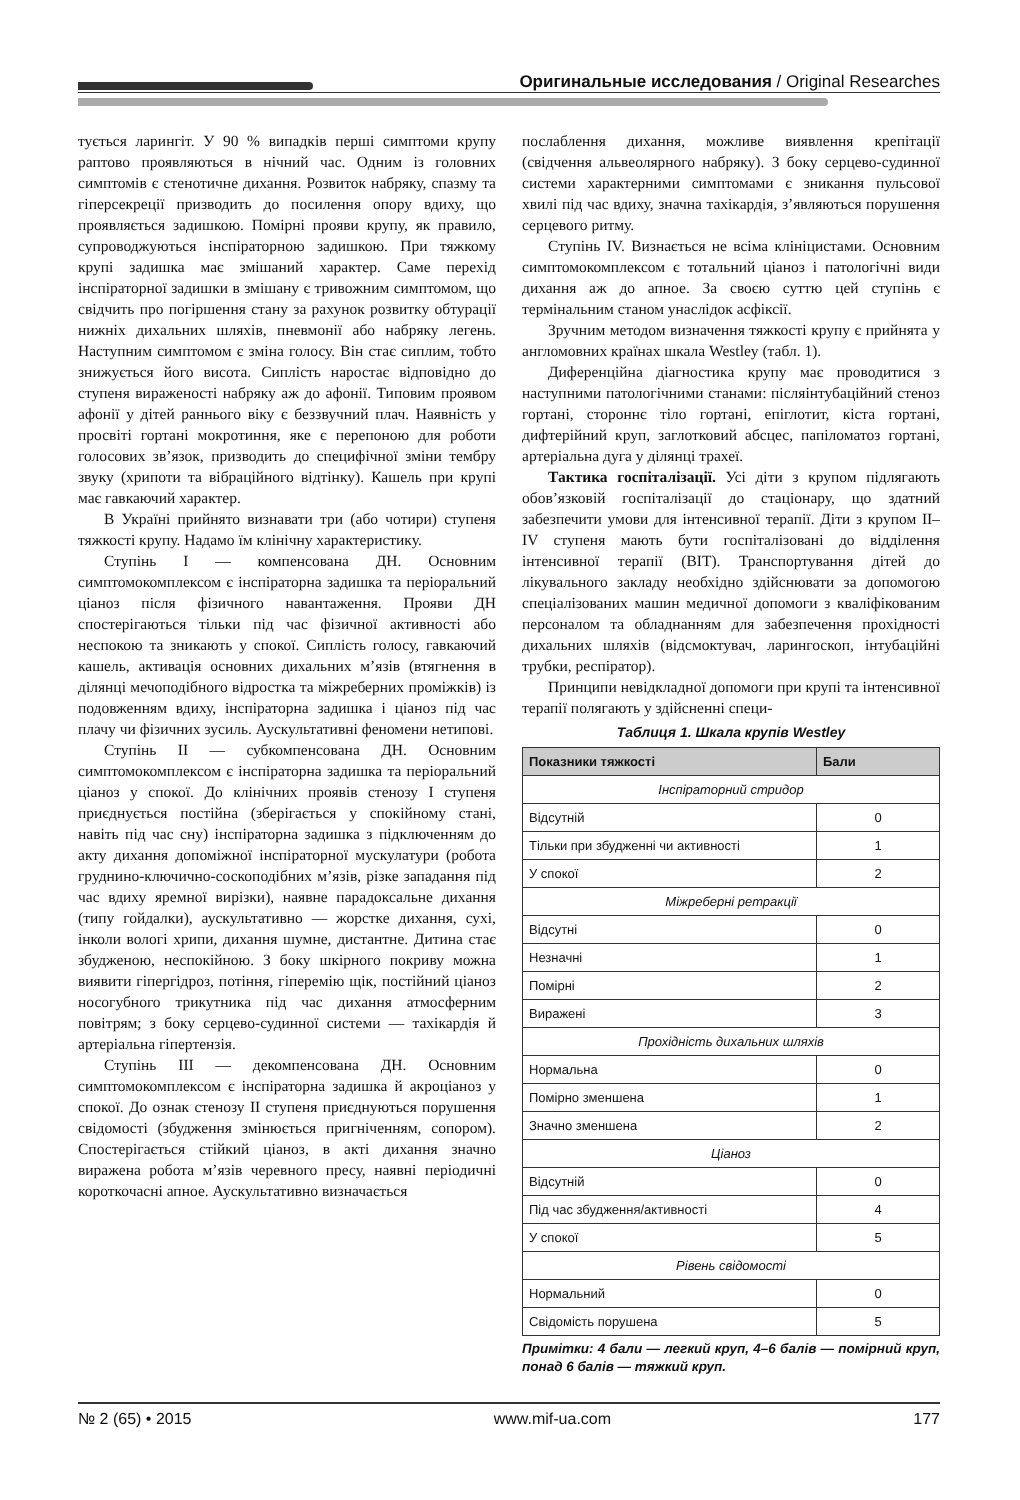Оригинальные исследования / Original Researches
тується ларингіт. У 90 % випадків перші симптоми крупу раптово проявляються в нічний час. Одним із головних симптомів є стенотичне дихання. Розвиток набряку, спазму та гіперсекреції призводить до посилення опору вдиху, що проявляється задишкою. Помірні прояви крупу, як правило, супроводжуються інспіраторною задишкою. При тяжкому крупі задишка має змішаний характер. Саме перехід інспіраторної задишки в змішану є тривожним симптомом, що свідчить про погіршення стану за рахунок розвитку обтурації нижніх дихальних шляхів, пневмонії або набряку легень. Наступним симптомом є зміна голосу. Він стає сиплим, тобто знижується його висота. Сиплість наростає відповідно до ступеня вираженості набряку аж до афонії. Типовим проявом афонії у дітей раннього віку є беззвучний плач. Наявність у просвіті гортані мокротиння, яке є перепоною для роботи голосових зв’язок, призводить до специфічної зміни тембру звуку (хрипоти та вібраційного відтінку). Кашель при крупі має гавкаючий характер.
В Україні прийнято визнавати три (або чотири) ступеня тяжкості крупу. Надамо їм клінічну характеристику.
Ступінь I — компенсована ДН. Основним симптомокомплексом є інспіраторна задишка та періоральний ціаноз після фізичного навантаження. Прояви ДН спостерігаються тільки під час фізичної активності або неспокою та зникають у спокої. Сиплість голосу, гавкаючий кашель, активація основних дихальних м’язів (втягнення в ділянці мечоподібного відростка та міжреберних проміжків) із подовженням вдиху, інспіраторна задишка і ціаноз під час плачу чи фізичних зусиль. Аускультативні феномени нетипові.
Ступінь II — субкомпенсована ДН. Основним симптомокомплексом є інспіраторна задишка та періоральний ціаноз у спокої. До клінічних проявів стенозу I ступеня приєднується постійна (зберігається у спокійному стані, навіть під час сну) інспіраторна задишка з підключенням до акту дихання допоміжної інспіраторної мускулатури (робота груднино-ключично-соскоподібних м’язів, різке западання під час вдиху яремної вирізки), наявне парадоксальне дихання (типу гойдалки), аускультативно — жорстке дихання, сухі, інколи вологі хрипи, дихання шумне, дистантне. Дитина стає збудженою, неспокійною. З боку шкірного покриву можна виявити гіпергідроз, потіння, гіперемію щік, постійний ціаноз носогубного трикутника під час дихання атмосферним повітрям; з боку серцево-судинної системи — тахікардія й артеріальна гіпертензія.
Ступінь III — декомпенсована ДН. Основним симптомокомплексом є інспіраторна задишка й акроціаноз у спокої. До ознак стенозу II ступеня приєднуються порушення свідомості (збудження змінюється пригніченням, сопором). Спостерігається стійкий ціаноз, в акті дихання значно виражена робота м’язів черевного пресу, наявні періодичні короткочасні апное. Аускультативно визначається
послаблення дихання, можливе виявлення крепітації (свідчення альвеолярного набряку). З боку серцево-судинної системи характерними симптомами є зникання пульсової хвилі під час вдиху, значна тахікардія, з’являються порушення серцевого ритму.
Ступінь IV. Визнається не всіма клініцистами. Основним симптомокомплексом є тотальний ціаноз і патологічні види дихання аж до апное. За своєю суттю цей ступінь є термінальним станом унаслідок асфіксії.
Зручним методом визначення тяжкості крупу є прийнята у англомовних країнах шкала Westley (табл. 1).
Диференційна діагностика крупу має проводитися з наступними патологічними станами: післяінтубаційний стеноз гортані, стороннє тіло гортані, епіглотит, кіста гортані, дифтерійний круп, заглотковий абсцес, папіломатоз гортані, артеріальна дуга у ділянці трахеї.
Тактика госпіталізації. Усі діти з крупом підлягають обов’язковій госпіталізації до стаціонару, що здатний забезпечити умови для інтенсивної терапії. Діти з крупом II–IV ступеня мають бути госпіталізовані до відділення інтенсивної терапії (ВІТ). Транспортування дітей до лікувального закладу необхідно здійснювати за допомогою спеціалізованих машин медичної допомоги з кваліфікованим персоналом та обладнанням для забезпечення прохідності дихальних шляхів (відсмоктувач, ларингоскоп, інтубаційні трубки, респіратор).
Принципи невідкладної допомоги при крупі та інтенсивної терапії полягають у здійсненні специ-
Таблиця 1. Шкала крупів Westley
| Показники тяжкості | Бали |
| --- | --- |
| Інспіраторний стридор | |
| Відсутній | 0 |
| Тільки при збудженні чи активності | 1 |
| У спокої | 2 |
| Міжреберні ретракції | |
| Відсутні | 0 |
| Незначні | 1 |
| Помірні | 2 |
| Виражені | 3 |
| Прохідність дихальних шляхів | |
| Нормальна | 0 |
| Помірно зменшена | 1 |
| Значно зменшена | 2 |
| Ціаноз | |
| Відсутній | 0 |
| Під час збудження/активності | 4 |
| У спокої | 5 |
| Рівень свідомості | |
| Нормальний | 0 |
| Свідомість порушена | 5 |
Примітки: 4 бали — легкий круп, 4–6 балів — помірний круп, понад 6 балів — тяжкий круп.
№ 2 (65) • 2015 www.mif-ua.com 177